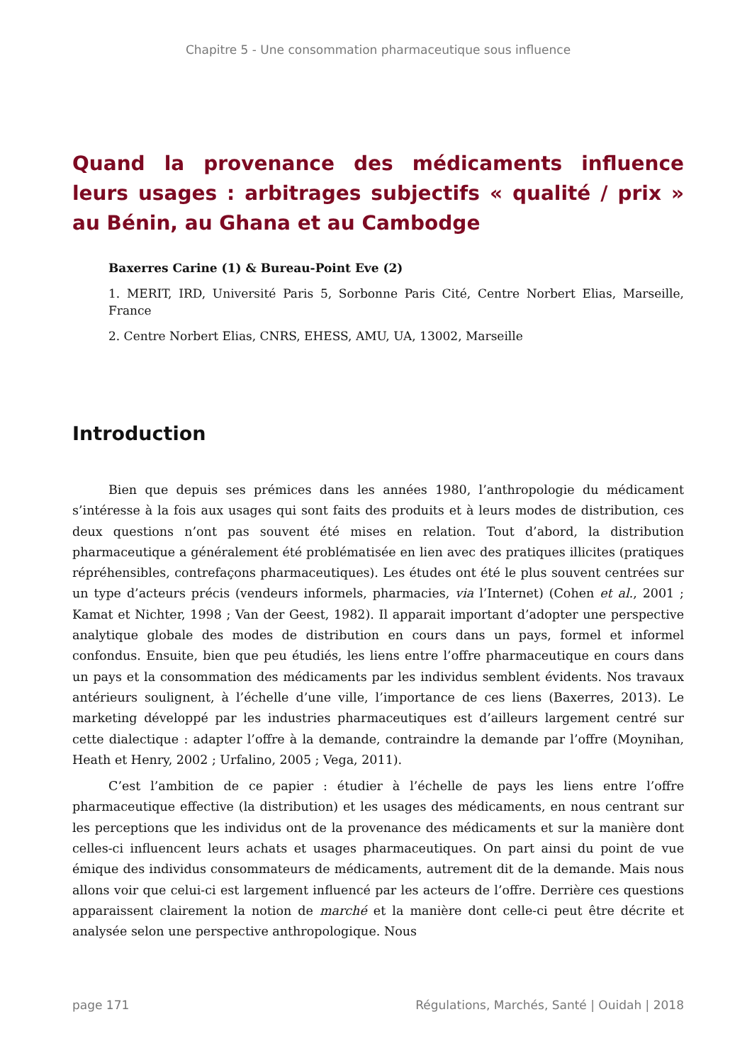Chapitre 5 - Une consommation pharmaceutique sous influence
Quand la provenance des médicaments influence leurs usages : arbitrages subjectifs « qualité / prix » au Bénin, au Ghana et au Cambodge
Baxerres Carine (1) & Bureau-Point Eve (2)
1. MERIT, IRD, Université Paris 5, Sorbonne Paris Cité, Centre Norbert Elias, Marseille, France
2. Centre Norbert Elias, CNRS, EHESS, AMU, UA, 13002, Marseille
Introduction
Bien que depuis ses prémices dans les années 1980, l’anthropologie du médicament s’intéresse à la fois aux usages qui sont faits des produits et à leurs modes de distribution, ces deux questions n’ont pas souvent été mises en relation. Tout d’abord, la distribution pharmaceutique a généralement été problématisée en lien avec des pratiques illicites (pratiques répréhensibles, contrefaçons pharmaceutiques). Les études ont été le plus souvent centrées sur un type d’acteurs précis (vendeurs informels, pharmacies, via l’Internet) (Cohen et al., 2001 ; Kamat et Nichter, 1998 ; Van der Geest, 1982). Il apparait important d’adopter une perspective analytique globale des modes de distribution en cours dans un pays, formel et informel confondus. Ensuite, bien que peu étudiés, les liens entre l’offre pharmaceutique en cours dans un pays et la consommation des médicaments par les individus semblent évidents. Nos travaux antérieurs soulignent, à l’échelle d’une ville, l’importance de ces liens (Baxerres, 2013). Le marketing développé par les industries pharmaceutiques est d’ailleurs largement centré sur cette dialectique : adapter l’offre à la demande, contraindre la demande par l’offre (Moynihan, Heath et Henry, 2002 ; Urfalino, 2005 ; Vega, 2011).
C’est l’ambition de ce papier : étudier à l’échelle de pays les liens entre l’offre pharmaceutique effective (la distribution) et les usages des médicaments, en nous centrant sur les perceptions que les individus ont de la provenance des médicaments et sur la manière dont celles-ci influencent leurs achats et usages pharmaceutiques. On part ainsi du point de vue émique des individus consommateurs de médicaments, autrement dit de la demande. Mais nous allons voir que celui-ci est largement influencé par les acteurs de l’offre. Derrière ces questions apparaissent clairement la notion de marché et la manière dont celle-ci peut être décrite et analysée selon une perspective anthropologique. Nous
page 171 Régulations, Marchés, Santé | Ouidah | 2018